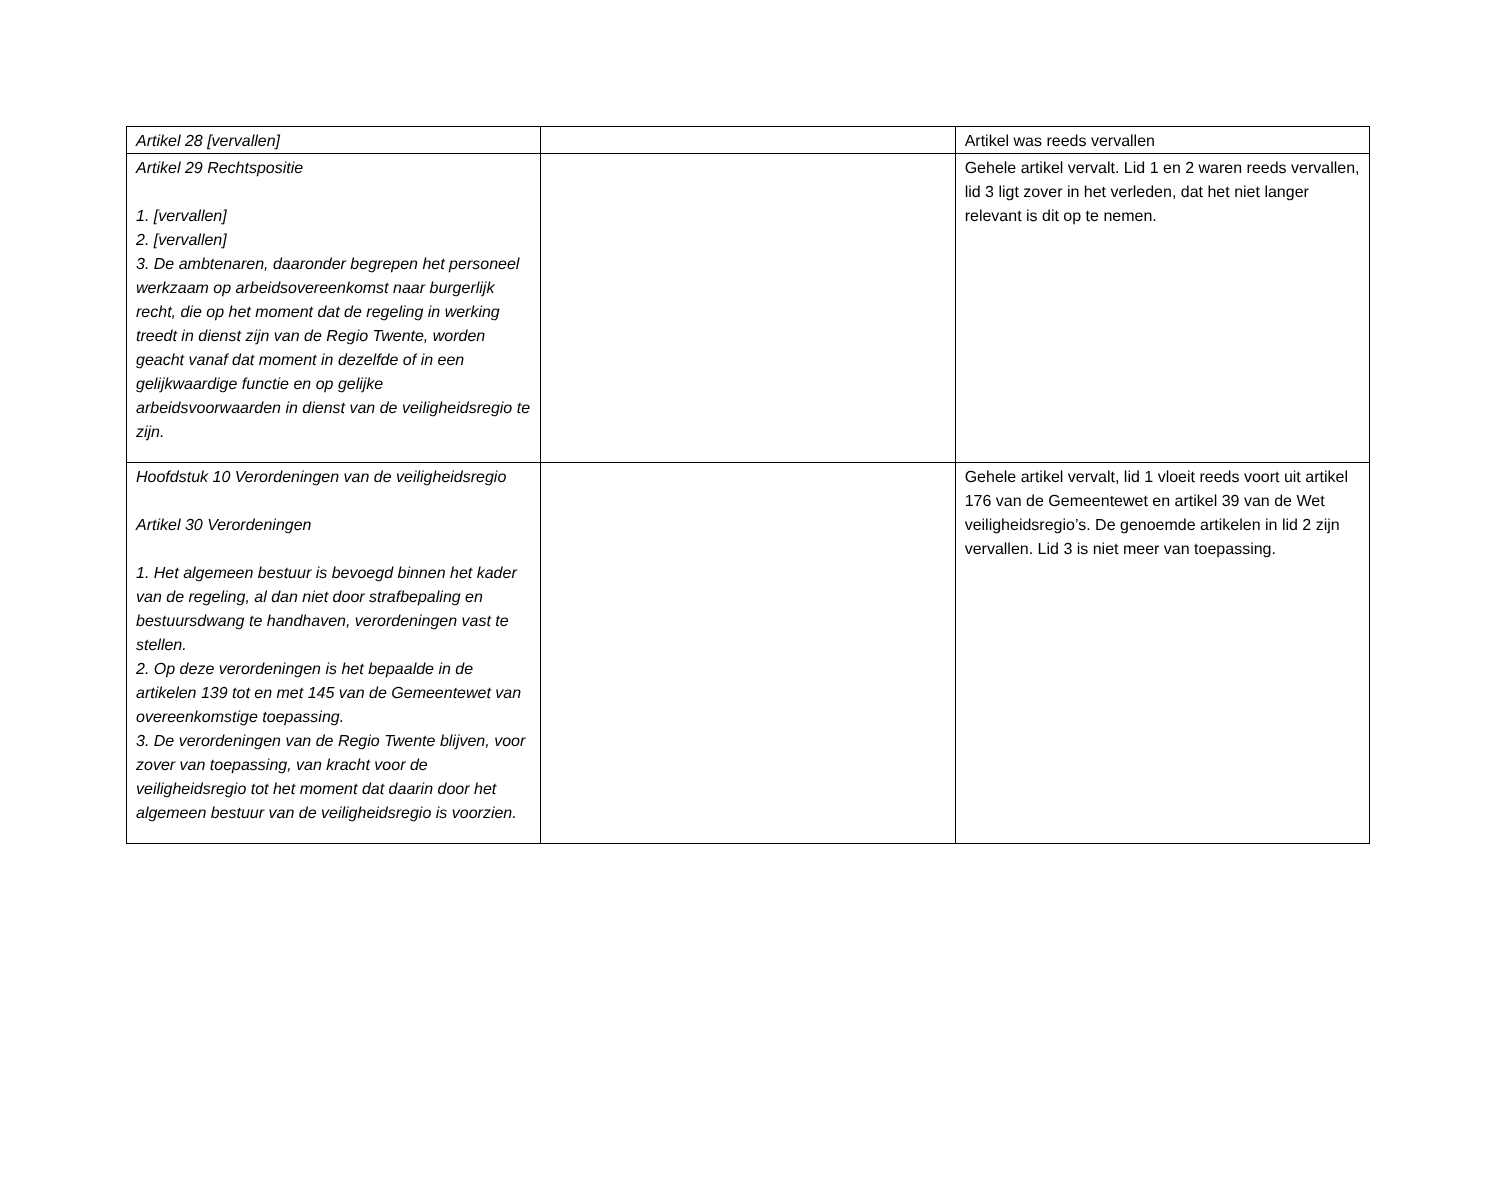| Artikel 28 [vervallen] | | Artikel was reeds vervallen |
| Artikel 29 Rechtspositie 1. [vervallen] 2. [vervallen] 3. De ambtenaren, daaronder begrepen het personeel werkzaam op arbeidsovereenkomst naar burgerlijk recht, die op het moment dat de regeling in werking treedt in dienst zijn van de Regio Twente, worden geacht vanaf dat moment in dezelfde of in een gelijkwaardige functie en op gelijke arbeidsvoorwaarden in dienst van de veiligheidsregio te zijn. | | Gehele artikel vervalt. Lid 1 en 2 waren reeds vervallen, lid 3 ligt zover in het verleden, dat het niet langer relevant is dit op te nemen. |
| Hoofdstuk 10 Verordeningen van de veiligheidsregio Artikel 30 Verordeningen 1. Het algemeen bestuur is bevoegd binnen het kader van de regeling, al dan niet door strafbepaling en bestuursdwang te handhaven, verordeningen vast te stellen. 2. Op deze verordeningen is het bepaalde in de artikelen 139 tot en met 145 van de Gemeentewet van overeenkomstige toepassing. 3. De verordeningen van de Regio Twente blijven, voor zover van toepassing, van kracht voor de veiligheidsregio tot het moment dat daarin door het algemeen bestuur van de veiligheidsregio is voorzien. | | Gehele artikel vervalt, lid 1 vloeit reeds voort uit artikel 176 van de Gemeentewet en artikel 39 van de Wet veiligheidsregio’s. De genoemde artikelen in lid 2 zijn vervallen. Lid 3 is niet meer van toepassing. |